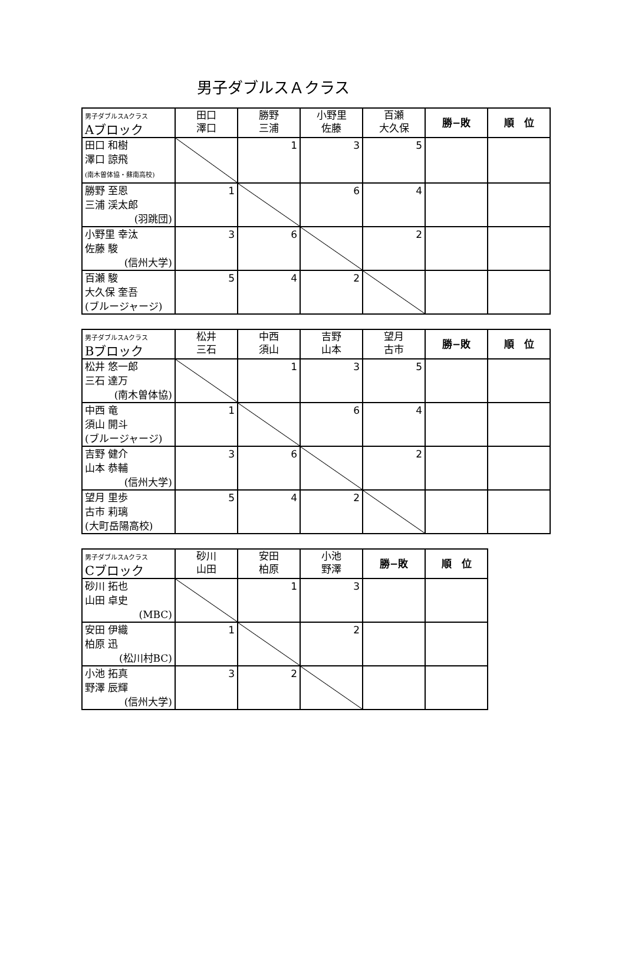男子ダブルスＡクラス
| 男子ダブルスAクラス Aブロック | 田口 澤口 | 勝野 三浦 | 小野里 佐藤 | 百瀬 大久保 | 勝−敗 | 順 位 |
| --- | --- | --- | --- | --- | --- | --- |
| 田口 和樹 澤口 諒飛 (南木曽体協・蘇南高校) | | 1 | 3 | 5 | | |
| 勝野 至恩 三浦 渓太郎 (羽跳団) | 1 | | 6 | 4 | | |
| 小野里 幸汰 佐藤 駿 (信州大学) | 3 | 6 | | 2 | | |
| 百瀬 駿 大久保 奎吾 (ブルージャージ) | 5 | 4 | 2 | | | |
| 男子ダブルスAクラス Bブロック | 松井 三石 | 中西 須山 | 吉野 山本 | 望月 古市 | 勝−敗 | 順 位 |
| --- | --- | --- | --- | --- | --- | --- |
| 松井 悠一郎 三石 達万 (南木曽体協) | | 1 | 3 | 5 | | |
| 中西 竜 須山 開斗 (ブルージャージ) | 1 | | 6 | 4 | | |
| 吉野 健介 山本 恭輔 (信州大学) | 3 | 6 | | 2 | | |
| 望月 里歩 古市 莉璃 (大町岳陽高校) | 5 | 4 | 2 | | | |
| 男子ダブルスAクラス Cブロック | 砂川 山田 | 安田 柏原 | 小池 野澤 | 勝−敗 | 順 位 |
| --- | --- | --- | --- | --- | --- |
| 砂川 拓也 山田 卓史 (MBC) | | 1 | 3 | | |
| 安田 伊織 柏原 迅 (松川村BC) | 1 | | 2 | | |
| 小池 拓真 野澤 辰輝 (信州大学) | 3 | 2 | | | |